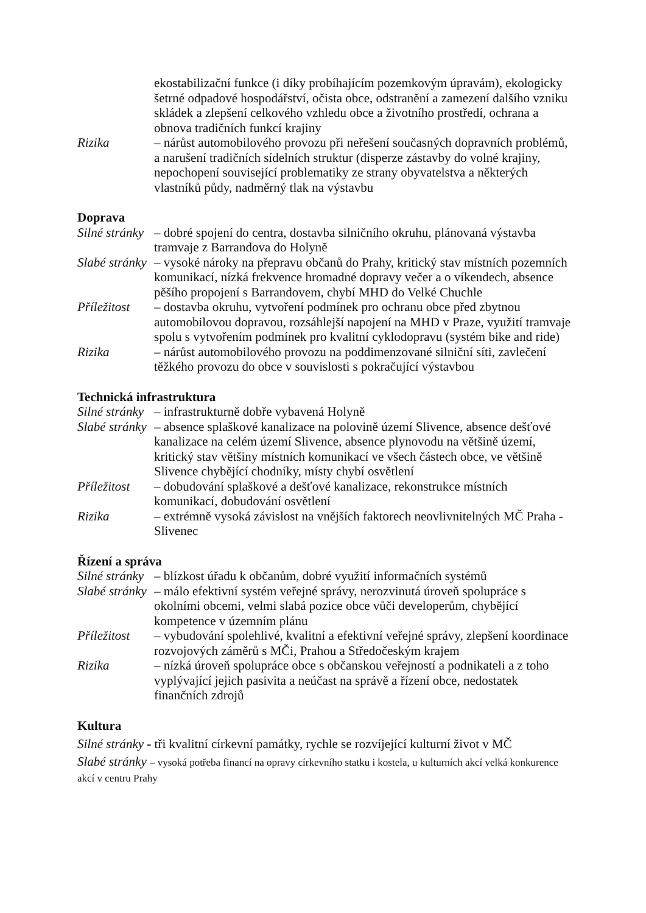ekostabilizační funkce (i díky probíhajícím pozemkovým úpravám), ekologicky šetrné odpadové hospodářství, očista obce, odstranění a zamezení dalšího vzniku skládek a zlepšení celkového vzhledu obce a životního prostředí, ochrana a obnova tradičních funkcí krajiny
Rizika – nárůst automobilového provozu při neřešení současných dopravních problémů, a narušení tradičních sídelních struktur (disperze zástavby do volné krajiny, nepochopení související problematiky ze strany obyvatelstva a některých vlastníků půdy, nadměrný tlak na výstavbu
Doprava
Silné stránky
– dobré spojení do centra, dostavba silničního okruhu, plánovaná výstavba tramvaje z Barrandova do Holyně
Slabé stránky
– vysoké nároky na přepravu občanů do Prahy, kritický stav místních pozemních komunikací, nízká frekvence hromadné dopravy večer a o víkendech, absence pěšího propojení s Barrandovem, chybí MHD do Velké Chuchle
Příležitost
– dostavba okruhu, vytvoření podmínek pro ochranu obce před zbytnou automobilovou dopravou, rozsáhlejší napojení na MHD v Praze, využití tramvaje spolu s vytvořením podmínek pro kvalitní cyklodopravu (systém bike and ride)
Rizika – nárůst automobilového provozu na poddimenzované silniční síti, zavlečení těžkého provozu do obce v souvislosti s pokračující výstavbou
Technická infrastruktura
Silné stránky
– infrastrukturně dobře vybavená Holyně
Slabé stránky
– absence splaškové kanalizace na polovině území Slivence, absence dešťové kanalizace na celém území Slivence, absence plynovodu na většině území, kritický stav většiny místních komunikací ve všech částech obce, ve většině Slivence chybějící chodníky, místy chybí osvětlení
Příležitost
– dobudování splaškové a dešťové kanalizace, rekonstrukce místních komunikací, dobudování osvětlení
Rizika – extrémně vysoká závislost na vnějších faktorech neovlivnitelných MČ Praha - Slivenec
Řízení a správa
Silné stránky
– blízkost úřadu k občanům, dobré využití informačních systémů
Slabé stránky
– málo efektivní systém veřejné správy, nerozvinutá úroveň spolupráce s okolními obcemi, velmi slabá pozice obce vůči developerům, chybějící kompetence v územním plánu
Příležitost
– vybudování spolehlivé, kvalitní a efektivní veřejné správy, zlepšení koordinace rozvojových záměrů s MČi, Prahou a Středočeským krajem
Rizika – nízká úroveň spolupráce obce s občanskou veřejností a podnikateli a z toho vyplývající jejich pasivita a neúčast na správě a řízení obce, nedostatek finančních zdrojů
Kultura
Silné stránky - tři kvalitní církevní památky, rychle se rozvíjející kulturní život v MČ
Slabé stránky – vysoká potřeba financí na opravy církevního statku i kostela, u kulturních akcí velká konkurence akcí v centru Prahy